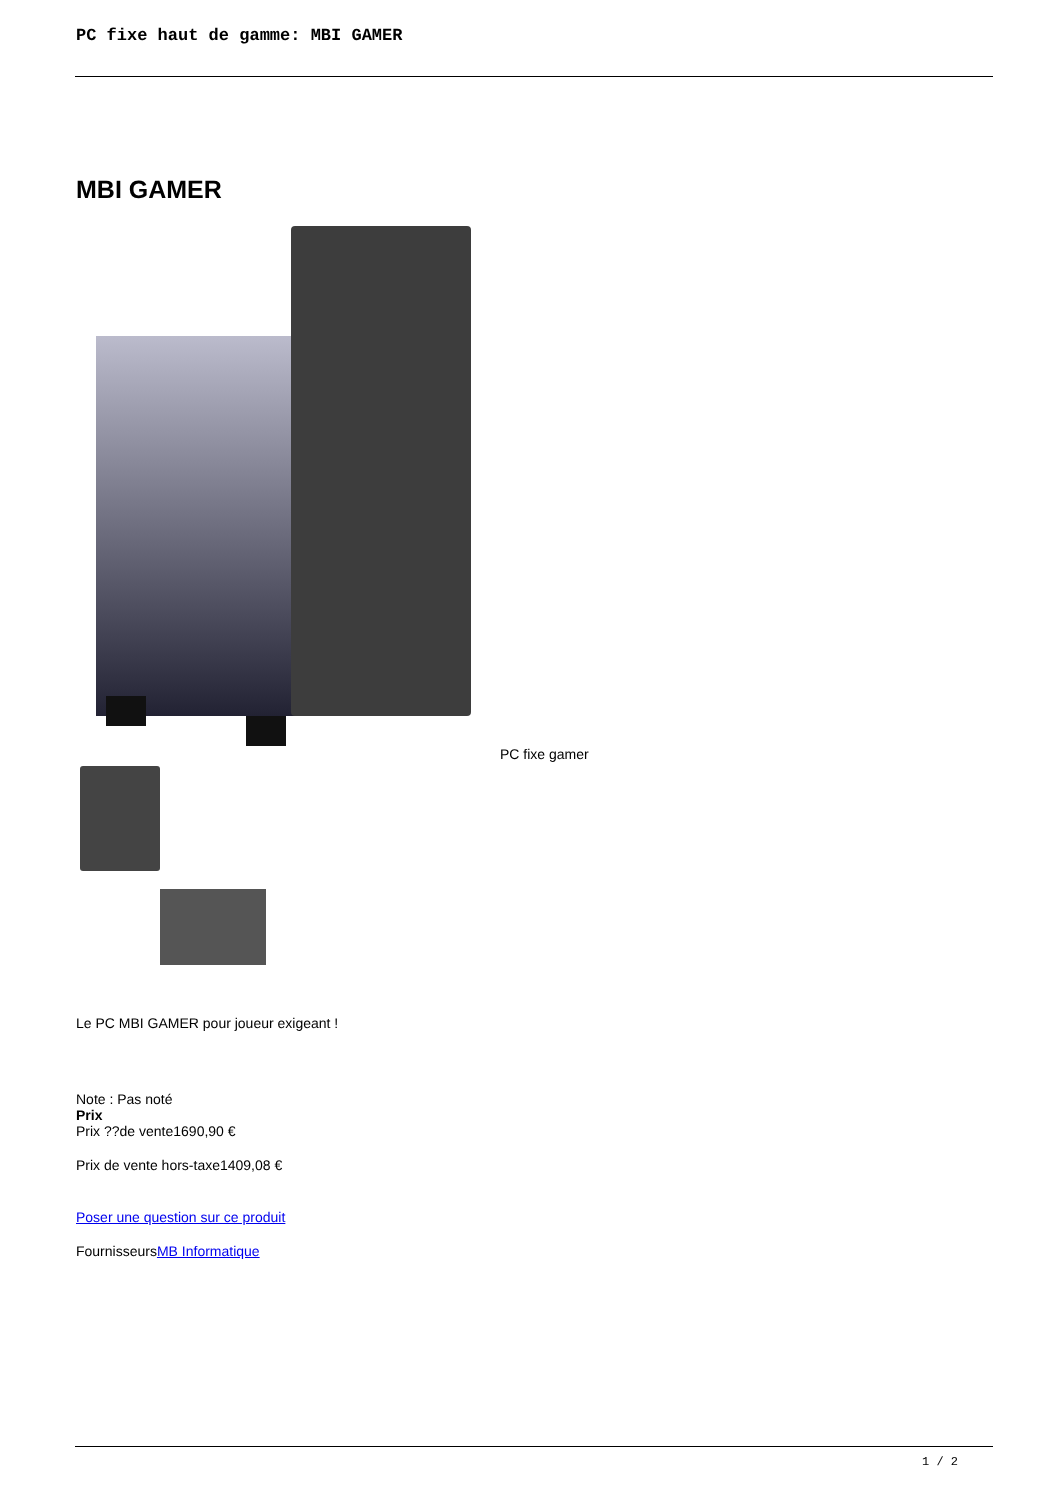PC fixe haut de gamme: MBI GAMER
MBI GAMER
PC fixe gamer
Le PC MBI GAMER pour joueur exigeant !
Note : Pas noté
Prix
Prix ??de vente1690,90 €
Prix de vente hors-taxe1409,08 €
Poser une question sur ce produit
FournisseursMB Informatique
1 / 2